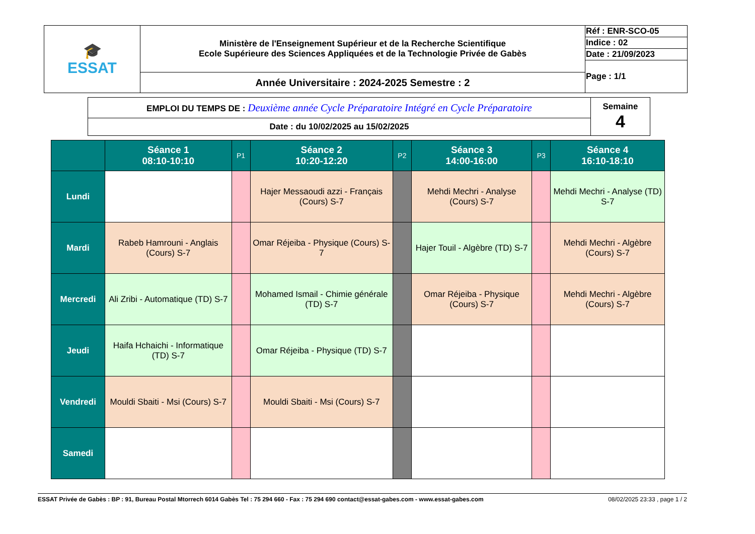| 🎓 ESSAT | Ministère de l'Enseignement Supérieur et de la Recherche Scientifique Ecole Supérieure des Sciences Appliquées et de la Technologie Privée de Gabès | Réf : ENR-SCO-05 |
| | | Indice : 02 |
| | | Date : 21/09/2023 |
| | | Page : 1/1 |
| | Année Universitaire : 2024-2025 Semestre : 2 | |
| EMPLOI DU TEMPS DE : Deuxième année Cycle Préparatoire Intégré en Cycle Préparatoire | Semaine 4 |
| Date : du 10/02/2025 au 15/02/2025 | |
| | Séance 1 08:10-10:10 | P1 | Séance 2 10:20-12:20 | P2 | Séance 3 14:00-16:00 | P3 | Séance 4 16:10-18:10 |
| --- | --- | --- | --- | --- | --- | --- | --- |
| Lundi | | | Hajer Messaoudi azzi - Français (Cours) S-7 | | Mehdi Mechri - Analyse (Cours) S-7 | | Mehdi Mechri - Analyse (TD) S-7 |
| Mardi | Rabeb Hamrouni - Anglais (Cours) S-7 | | Omar Réjeiba - Physique (Cours) S-7 | | Hajer Touil - Algèbre (TD) S-7 | | Mehdi Mechri - Algèbre (Cours) S-7 |
| Mercredi | Ali Zribi - Automatique (TD) S-7 | | Mohamed Ismail - Chimie générale (TD) S-7 | | Omar Réjeiba - Physique (Cours) S-7 | | Mehdi Mechri - Algèbre (Cours) S-7 |
| Jeudi | Haifa Hchaichi - Informatique (TD) S-7 | | Omar Réjeiba - Physique (TD) S-7 | | | | |
| Vendredi | Mouldi Sbaiti - Msi (Cours) S-7 | | Mouldi Sbaiti - Msi (Cours) S-7 | | | | |
| Samedi | | | | | | | |
ESSAT Privée de Gabès : BP : 91, Bureau Postal Mtorrech 6014 Gabès Tel : 75 294 660 - Fax : 75 294 690 contact@essat-gabes.com - www.essat-gabes.com 08/02/2025 23:33 , page 1 / 2